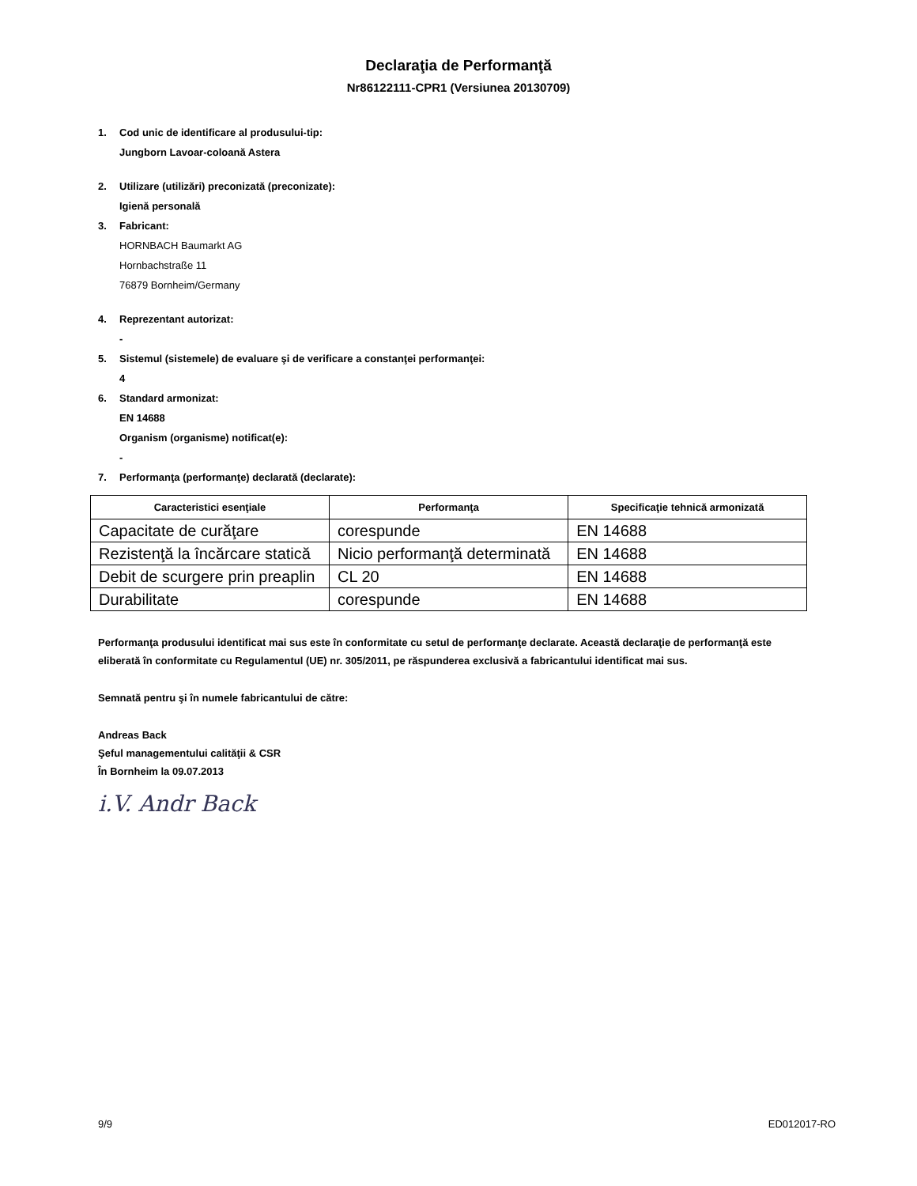Declaraţia de Performanţă
Nr86122111-CPR1 (Versiunea 20130709)
1. Cod unic de identificare al produsului-tip:
Jungborn Lavoar-coloană Astera
2. Utilizare (utilizări) preconizată (preconizate):
Igienă personală
3. Fabricant:
HORNBACH Baumarkt AG
Hornbachstraße 11
76879 Bornheim/Germany
4. Reprezentant autorizat:
-
5. Sistemul (sistemele) de evaluare şi de verificare a constanţei performanţei:
4
6. Standard armonizat:
EN 14688
Organism (organisme) notificat(e):
-
7. Performanţa (performanţe) declarată (declarate):
| Caracteristici esenţiale | Performanţa | Specificaţie tehnică armonizată |
| --- | --- | --- |
| Capacitate de curăţare | corespunde | EN 14688 |
| Rezistenţă la încărcare statică | Nicio performanţă determinată | EN 14688 |
| Debit de scurgere prin preaplin | CL 20 | EN 14688 |
| Durabilitate | corespunde | EN 14688 |
Performanţa produsului identificat mai sus este în conformitate cu setul de performanţe declarate. Această declaraţie de performanţă este eliberată în conformitate cu Regulamentul (UE) nr. 305/2011, pe răspunderea exclusivă a fabricantului identificat mai sus.
Semnată pentru şi în numele fabricantului de către:
Andreas Back
Şeful managementului calităţii & CSR
În Bornheim la 09.07.2013
i.V. Andr Back
9/9 ED012017-RO